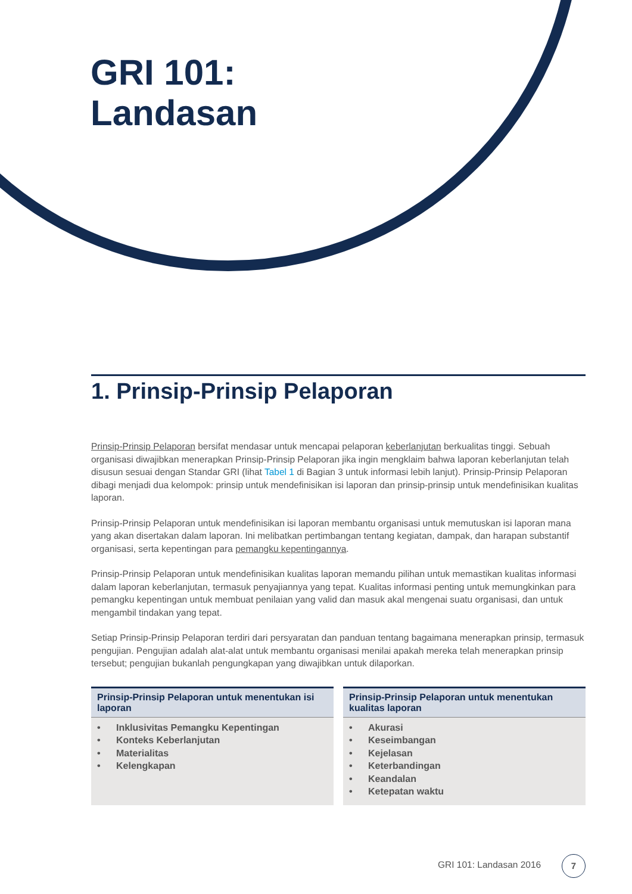GRI 101:
Landasan
1. Prinsip-Prinsip Pelaporan
Prinsip-Prinsip Pelaporan bersifat mendasar untuk mencapai pelaporan keberlanjutan berkualitas tinggi. Sebuah organisasi diwajibkan menerapkan Prinsip-Prinsip Pelaporan jika ingin mengklaim bahwa laporan keberlanjutan telah disusun sesuai dengan Standar GRI (lihat Tabel 1 di Bagian 3 untuk informasi lebih lanjut). Prinsip-Prinsip Pelaporan dibagi menjadi dua kelompok: prinsip untuk mendefinisikan isi laporan dan prinsip-prinsip untuk mendefinisikan kualitas laporan.
Prinsip-Prinsip Pelaporan untuk mendefinisikan isi laporan membantu organisasi untuk memutuskan isi laporan mana yang akan disertakan dalam laporan. Ini melibatkan pertimbangan tentang kegiatan, dampak, dan harapan substantif organisasi, serta kepentingan para pemangku kepentingannya.
Prinsip-Prinsip Pelaporan untuk mendefinisikan kualitas laporan memandu pilihan untuk memastikan kualitas informasi dalam laporan keberlanjutan, termasuk penyajiannya yang tepat. Kualitas informasi penting untuk memungkinkan para pemangku kepentingan untuk membuat penilaian yang valid dan masuk akal mengenai suatu organisasi, dan untuk mengambil tindakan yang tepat.
Setiap Prinsip-Prinsip Pelaporan terdiri dari persyaratan dan panduan tentang bagaimana menerapkan prinsip, termasuk pengujian. Pengujian adalah alat-alat untuk membantu organisasi menilai apakah mereka telah menerapkan prinsip tersebut; pengujian bukanlah pengungkapan yang diwajibkan untuk dilaporkan.
| Prinsip-Prinsip Pelaporan untuk menentukan isi laporan | Prinsip-Prinsip Pelaporan untuk menentukan kualitas laporan |
| --- | --- |
| • Inklusivitas Pemangku Kepentingan • Konteks Keberlanjutan • Materialitas • Kelengkapan | • Akurasi • Keseimbangan • Kejelasan • Keterbandingan • Keandalan • Ketepatan waktu |
GRI 101: Landasan 2016
7